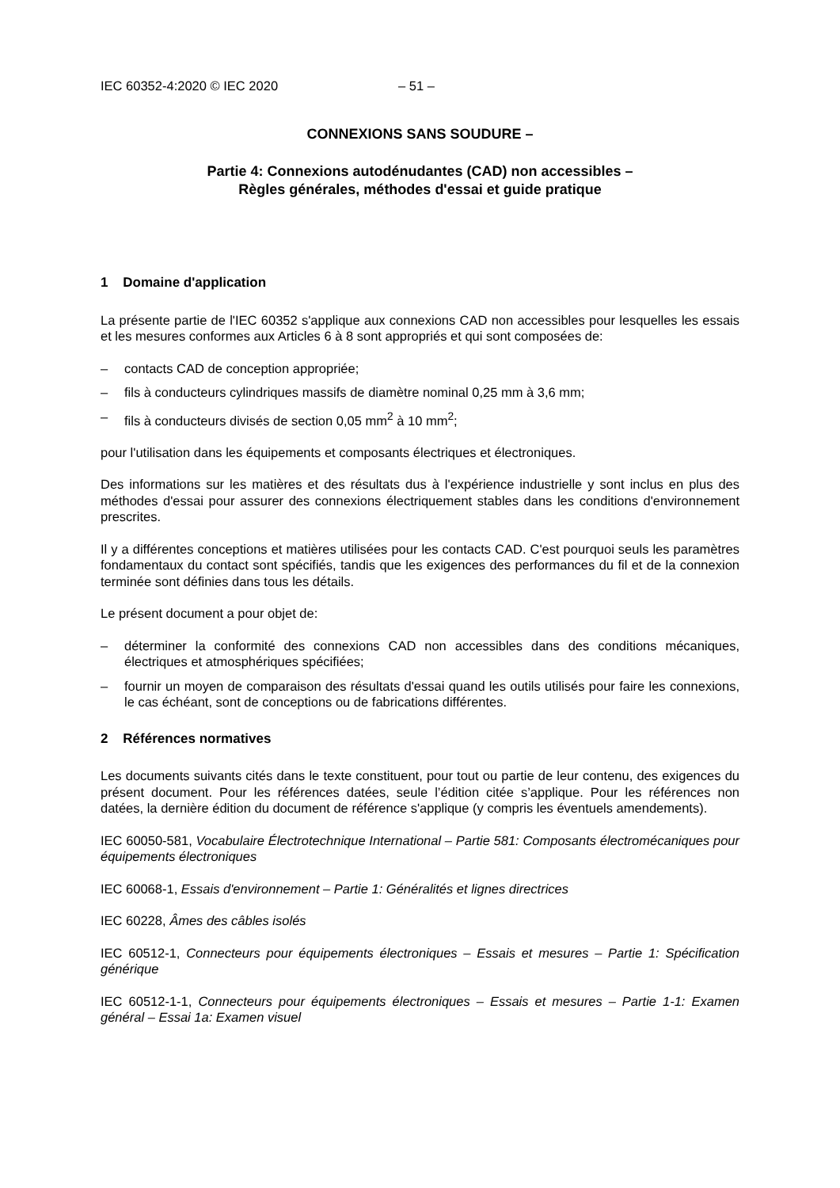IEC 60352-4:2020 © IEC 2020 – 51 –
CONNEXIONS SANS SOUDURE –
Partie 4: Connexions autodénudantes (CAD) non accessibles –
Règles générales, méthodes d'essai et guide pratique
1 Domaine d'application
La présente partie de l'IEC 60352 s'applique aux connexions CAD non accessibles pour lesquelles les essais et les mesures conformes aux Articles 6 à 8 sont appropriés et qui sont composées de:
– contacts CAD de conception appropriée;
– fils à conducteurs cylindriques massifs de diamètre nominal 0,25 mm à 3,6 mm;
– fils à conducteurs divisés de section 0,05 mm<sup>2</sup> à 10 mm<sup>2</sup>;
pour l'utilisation dans les équipements et composants électriques et électroniques.
Des informations sur les matières et des résultats dus à l'expérience industrielle y sont inclus en plus des méthodes d'essai pour assurer des connexions électriquement stables dans les conditions d'environnement prescrites.
Il y a différentes conceptions et matières utilisées pour les contacts CAD. C'est pourquoi seuls les paramètres fondamentaux du contact sont spécifiés, tandis que les exigences des performances du fil et de la connexion terminée sont définies dans tous les détails.
Le présent document a pour objet de:
– déterminer la conformité des connexions CAD non accessibles dans des conditions mécaniques, électriques et atmosphériques spécifiées;
– fournir un moyen de comparaison des résultats d'essai quand les outils utilisés pour faire les connexions, le cas échéant, sont de conceptions ou de fabrications différentes.
2 Références normatives
Les documents suivants cités dans le texte constituent, pour tout ou partie de leur contenu, des exigences du présent document. Pour les références datées, seule l’édition citée s’applique. Pour les références non datées, la dernière édition du document de référence s'applique (y compris les éventuels amendements).
IEC 60050-581, Vocabulaire Électrotechnique International – Partie 581: Composants électromécaniques pour équipements électroniques
IEC 60068-1, Essais d'environnement – Partie 1: Généralités et lignes directrices
IEC 60228, Âmes des câbles isolés
IEC 60512-1, Connecteurs pour équipements électroniques – Essais et mesures – Partie 1: Spécification générique
IEC 60512-1-1, Connecteurs pour équipements électroniques – Essais et mesures – Partie 1-1: Examen général – Essai 1a: Examen visuel